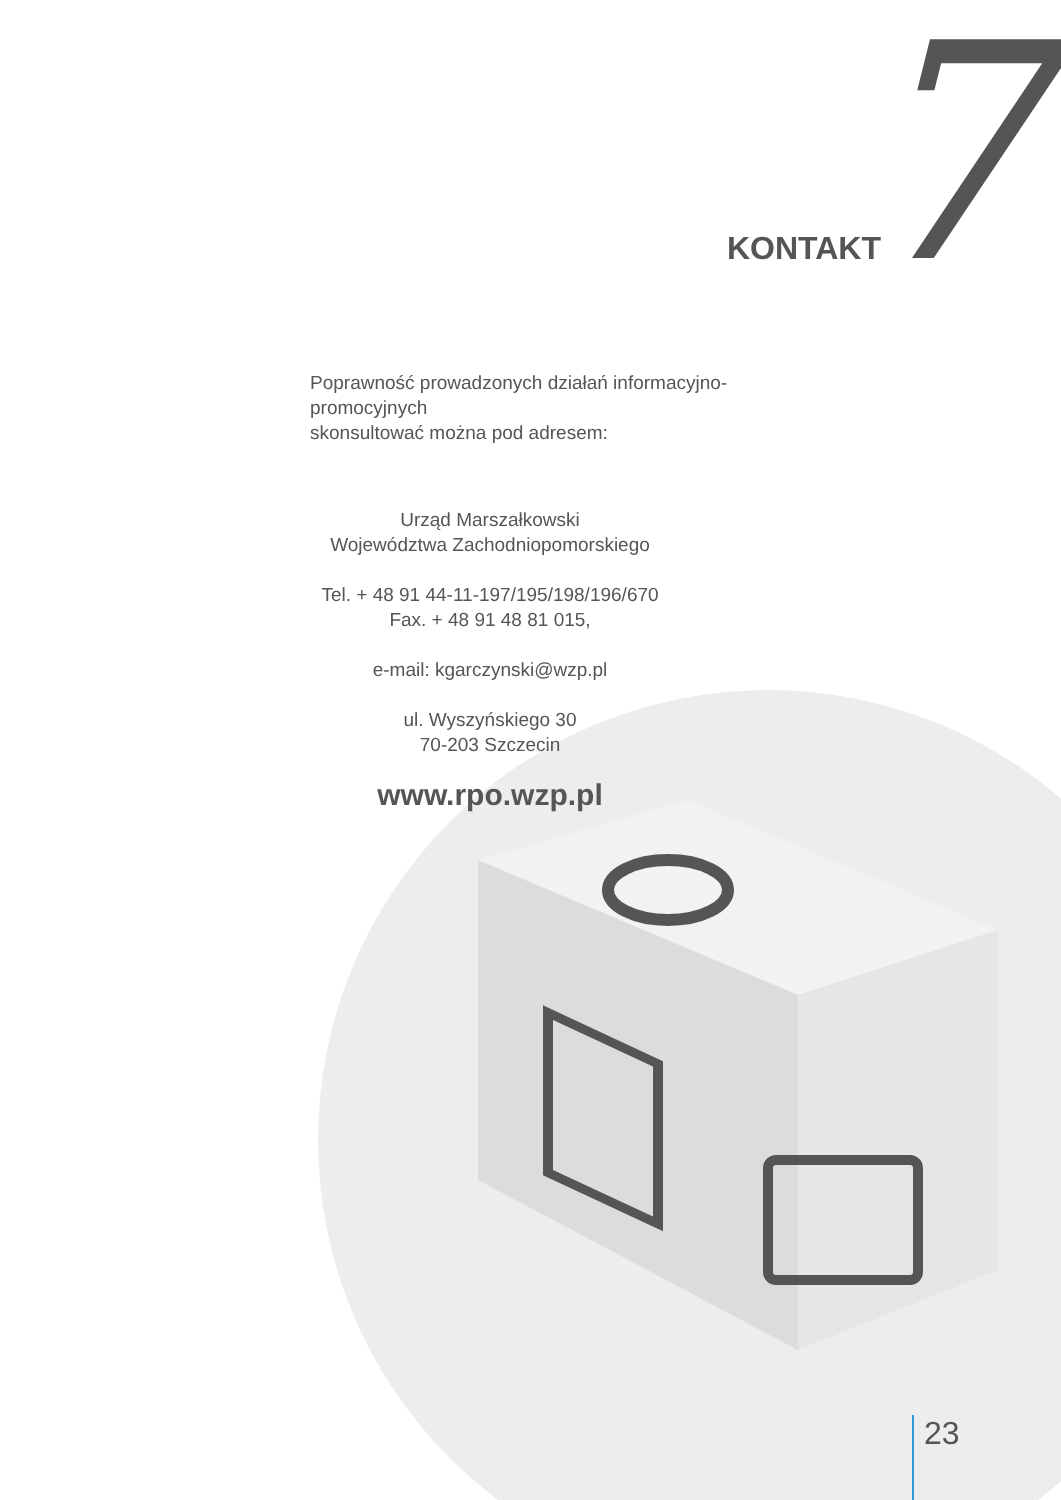KONTAKT 7
Poprawność prowadzonych działań informacyjno-promocyjnych
skonsultować można pod adresem:
Urząd Marszałkowski
Województwa Zachodniopomorskiego
Tel. + 48 91 44-11-197/195/198/196/670
Fax. + 48 91 48 81 015,
e-mail: kgarczynski@wzp.pl
ul. Wyszyńskiego 30
70-203 Szczecin
www.rpo.wzp.pl
23